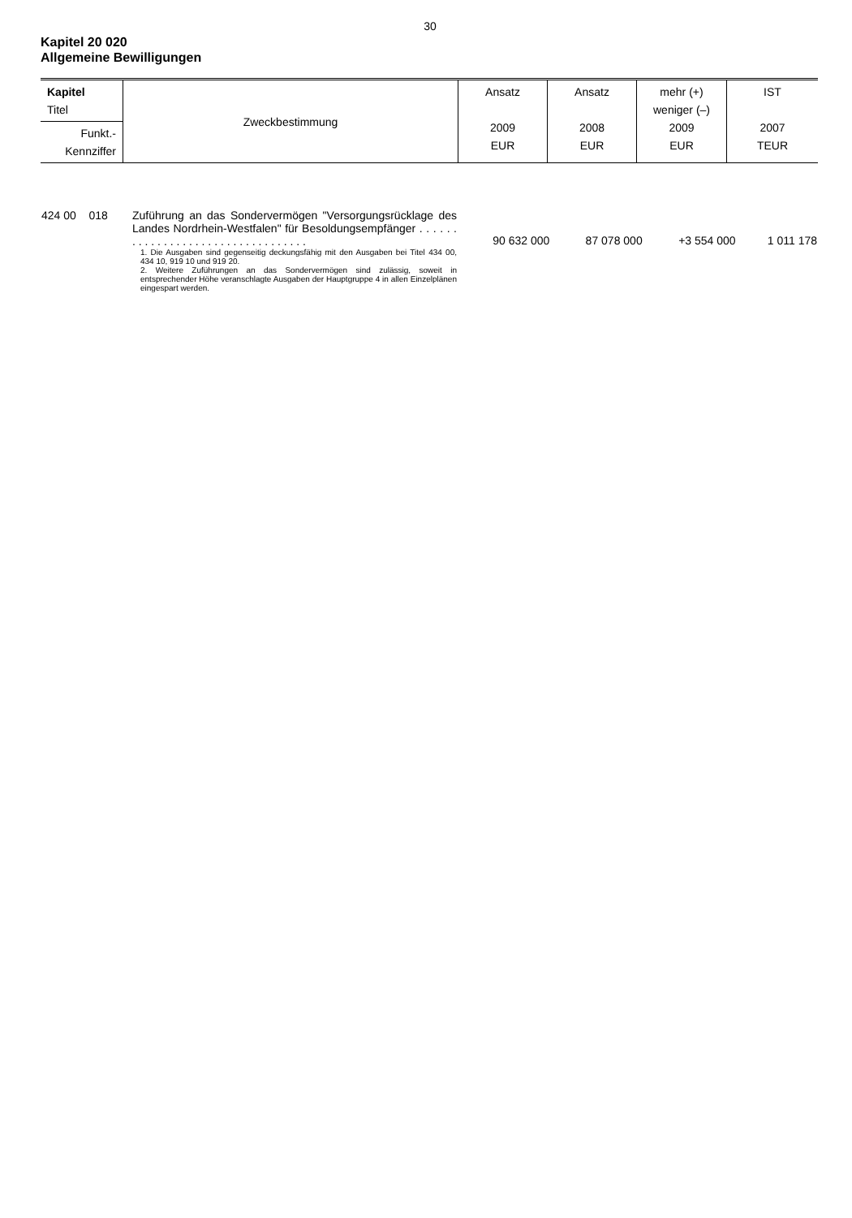30
Kapitel 20 020
Allgemeine Bewilligungen
| Kapitel Titel | Zweckbestimmung | Ansatz 2009 EUR | Ansatz 2008 EUR | mehr (+) weniger (–) 2009 EUR | IST 2007 TEUR |
| Funkt.- Kennziffer | | | | | |
| 424 00 018 | Zuführung an das Sondervermögen "Versorgungsrücklage des Landes Nordrhein-Westfalen" für Besoldungsempfänger . . . . . . . . . . . . . . . . . . . . . . . . . . . . . . . . . . 1. Die Ausgaben sind gegenseitig deckungsfähig mit den Ausgaben bei Titel 434 00, 434 10, 919 10 und 919 20. 2. Weitere Zuführungen an das Sondervermögen sind zulässig, soweit in entsprechender Höhe veranschlagte Ausgaben der Hauptgruppe 4 in allen Einzelplänen eingespart werden. | 90 632 000 | 87 078 000 | +3 554 000 | 1 011 178 |